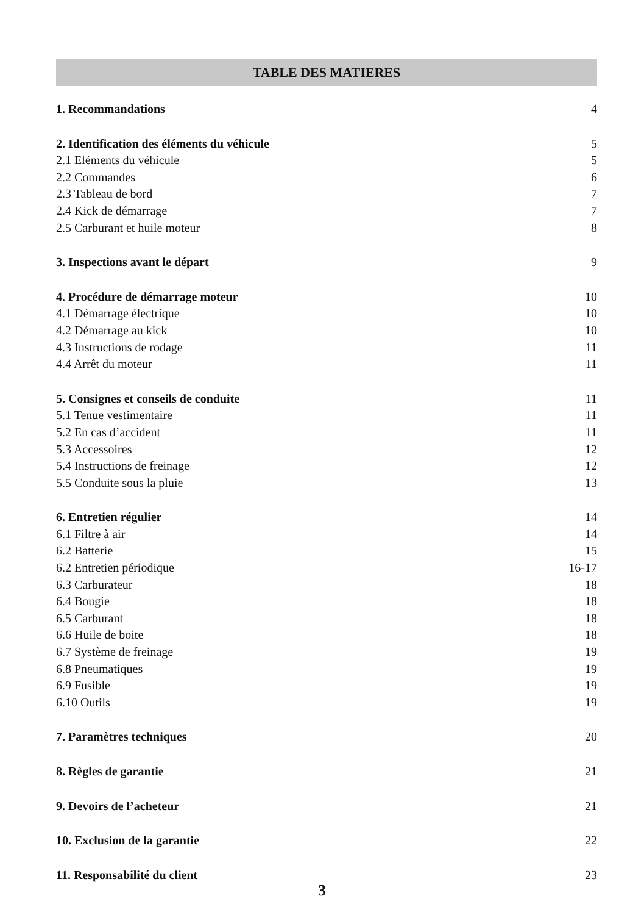TABLE DES MATIERES
1. Recommandations 4
2. Identification des éléments du véhicule 5
2.1 Eléments du véhicule 5
2.2 Commandes 6
2.3 Tableau de bord 7
2.4 Kick de démarrage 7
2.5 Carburant et huile moteur 8
3. Inspections avant le départ 9
4. Procédure de démarrage moteur 10
4.1 Démarrage électrique 10
4.2 Démarrage au kick 10
4.3 Instructions de rodage 11
4.4 Arrêt du moteur 11
5. Consignes et conseils de conduite 11
5.1 Tenue vestimentaire 11
5.2 En cas d’accident 11
5.3 Accessoires 12
5.4 Instructions de freinage 12
5.5 Conduite sous la pluie 13
6. Entretien régulier 14
6.1 Filtre à air 14
6.2 Batterie 15
6.2 Entretien périodique 16-17
6.3 Carburateur 18
6.4 Bougie 18
6.5 Carburant 18
6.6 Huile de boite 18
6.7 Système de freinage 19
6.8 Pneumatiques 19
6.9 Fusible 19
6.10 Outils 19
7. Paramètres techniques 20
8. Règles de garantie 21
9. Devoirs de l’acheteur 21
10. Exclusion de la garantie 22
11. Responsabilité du client 23
3